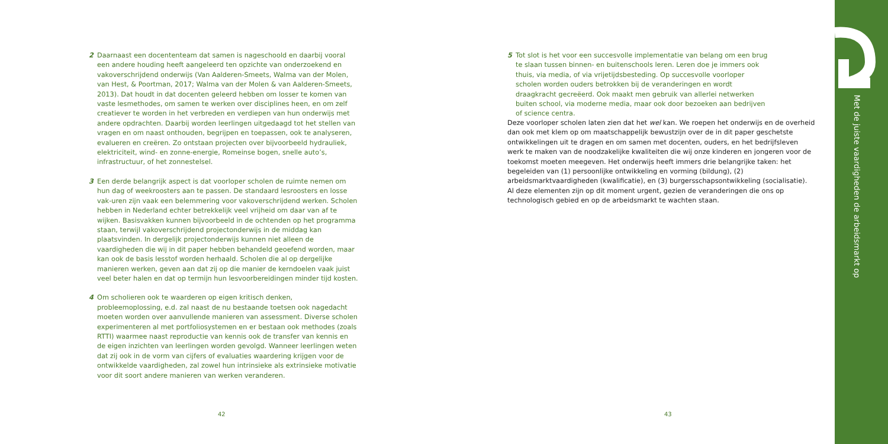2 Daarnaast een docententeam dat samen is nageschoold en daarbij vooral een andere houding heeft aangeleerd ten opzichte van onderzoekend en vakoverschrijdend onderwijs (Van Aalderen-Smeets, Walma van der Molen, van Hest, & Poortman, 2017; Walma van der Molen & van Aalderen-Smeets, 2013). Dat houdt in dat docenten geleerd hebben om losser te komen van vaste lesmethodes, om samen te werken over disciplines heen, en om zelf creatiever te worden in het verbreden en verdiepen van hun onderwijs met andere opdrachten. Daarbij worden leerlingen uitgedaagd tot het stellen van vragen en om naast onthouden, begrijpen en toepassen, ook te analyseren, evalueren en creëren. Zo ontstaan projecten over bijvoorbeeld hydrauliek, elektriciteit, wind- en zonne-energie, Romeinse bogen, snelle auto’s, infrastructuur, of het zonnestelsel.
3 Een derde belangrijk aspect is dat voorloper scholen de ruimte nemen om hun dag of weekroosters aan te passen. De standaard lesroosters en losse vak-uren zijn vaak een belemmering voor vakoverschrijdend werken. Scholen hebben in Nederland echter betrekkelijk veel vrijheid om daar van af te wijken. Basisvakken kunnen bijvoorbeeld in de ochtenden op het programma staan, terwijl vakoverschrijdend projectonderwijs in de middag kan plaatsvinden. In dergelijk projectonderwijs kunnen niet alleen de vaardigheden die wij in dit paper hebben behandeld geoefend worden, maar kan ook de basis lesstof worden herhaald. Scholen die al op dergelijke manieren werken, geven aan dat zij op die manier de kerndoelen vaak juist veel beter halen en dat op termijn hun lesvoorbereidingen minder tijd kosten.
4 Om scholieren ook te waarderen op eigen kritisch denken, probleemoplossing, e.d. zal naast de nu bestaande toetsen ook nagedacht moeten worden over aanvullende manieren van assessment. Diverse scholen experimenteren al met portfoliosystemen en er bestaan ook methodes (zoals RTTI) waarmee naast reproductie van kennis ook de transfer van kennis en de eigen inzichten van leerlingen worden gevolgd. Wanneer leerlingen weten dat zij ook in de vorm van cijfers of evaluaties waardering krijgen voor de ontwikkelde vaardigheden, zal zowel hun intrinsieke als extrinsieke motivatie voor dit soort andere manieren van werken veranderen.
42
5 Tot slot is het voor een succesvolle implementatie van belang om een brug te slaan tussen binnen- en buitenschools leren. Leren doe je immers ook thuis, via media, of via vrijetijdsbesteding. Op succesvolle voorloper scholen worden ouders betrokken bij de veranderingen en wordt draagkracht gecreëerd. Ook maakt men gebruik van allerlei netwerken buiten school, via moderne media, maar ook door bezoeken aan bedrijven of science centra.
Deze voorloper scholen laten zien dat het wel kan. We roepen het onderwijs en de overheid dan ook met klem op om maatschappelijk bewustzijn over de in dit paper geschetste ontwikkelingen uit te dragen en om samen met docenten, ouders, en het bedrijfsleven werk te maken van de noodzakelijke kwaliteiten die wij onze kinderen en jongeren voor de toekomst moeten meegeven. Het onderwijs heeft immers drie belangrijke taken: het begeleiden van (1) persoonlijke ontwikkeling en vorming (bildung), (2) arbeidsmarktvaardigheden (kwalificatie), en (3) burgersschapsontwikkeling (socialisatie). Al deze elementen zijn op dit moment urgent, gezien de veranderingen die ons op technologisch gebied en op de arbeidsmarkt te wachten staan.
43
Met de juiste vaardigheden de arbeidsmarkt op